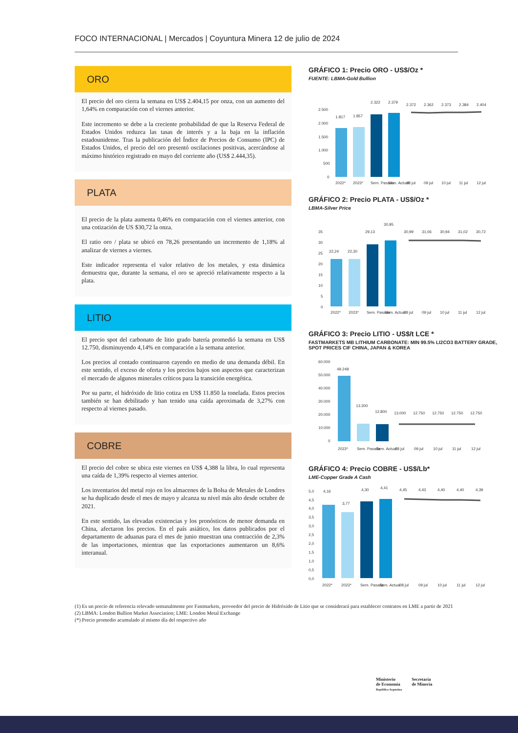FOCO INTERNACIONAL | Mercados | Coyuntura Minera 12 de julio de 2024
ORO
El precio del oro cierra la semana en US$ 2.404,15 por onza, con un aumento del 1,64% en comparación con el viernes anterior.
Este incremento se debe a la creciente probabilidad de que la Reserva Federal de Estados Unidos reduzca las tasas de interés y a la baja en la inflación estadounidense. Tras la publicación del Índice de Precios de Consumo (IPC) de Estados Unidos, el precio del oro presentó oscilaciones positivas, acercándose al máximo histórico registrado en mayo del corriente año (US$ 2.444,35).
PLATA
El precio de la plata aumenta 0,46% en comparación con el viernes anterior, con una cotización de US $30,72 la onza.
El ratio oro / plata se ubicó en 78,26 presentando un incremento de 1,18% al analizar de viernes a viernes.
Este indicador representa el valor relativo de los metales, y esta dinámica demuestra que, durante la semana, el oro se apreció relativamente respecto a la plata.
LITIO
El precio spot del carbonato de litio grado batería promedió la semana en US$ 12.750, disminuyendo 4,14% en comparación a la semana anterior.
Los precios al contado continuaron cayendo en medio de una demanda débil. En este sentido, el exceso de oferta y los precios bajos son aspectos que caracterizan el mercado de algunos minerales críticos para la transición energética.
Por su parte, el hidróxido de litio cotiza en US$ 11.850 la tonelada. Estos precios también se han debilitado y han tenido una caída aproximada de 3,27% con respecto al viernes pasado.
COBRE
El precio del cobre se ubica este viernes en US$ 4,388 la libra, lo cual representa una caída de 1,39% respecto al viernes anterior.
Los inventarios del metal rojo en los almacenes de la Bolsa de Metales de Londres se ha duplicado desde el mes de mayo y alcanza su nivel más alto desde octubre de 2021.
En este sentido, las elevadas existencias y los pronósticos de menor demanda en China, afectaron los precios. En el país asiático, los datos publicados por el departamento de aduanas para el mes de junio muestran una contracción de 2,3% de las importaciones, mientras que las exportaciones aumentaron un 8,6% interanual.
GRÁFICO 1: Precio ORO - US$/Oz *
FUENTE: LBMA-Gold Bullion
2.500
2.000
1.500
1.000
500
0
1.817
1.857
2.322
2.379
2.372
2.362
2.373
2.384
2.404
2022*
2023*
Sem. Pasada
Sem. Actual
08 jul
09 jul
10 jul
11 jul
12 jul
GRÁFICO 2: Precio PLATA - US$/Oz *
LBMA-Silver Price
35
30
25
20
15
10
5
0
22,24
22,30
29,13
30,95
30,99
31,06
30,94
31,02
30,72
2022*
2023*
Sem. Pasada
Sem. Actual
08 jul
09 jul
10 jul
11 jul
12 jul
GRÁFICO 3: Precio LITIO - US$/t LCE *
FASTMARKETS MB LITHIUM CARBONATE: MIN 99.5% LI2CO3 BATTERY GRADE, SPOT PRICES CIF CHINA, JAPAN & KOREA
60.000
50.000
40.000
30.000
20.000
10.000
0
49.248
13.300
12.800
13.000
12.750
12.750
12.750
12.750
2023*
Sem. Pasada
Sem. Actual
08 jul
09 jul
10 jul
11 jul
12 jul
GRÁFICO 4: Precio COBRE - US$/Lb*
LME-Copper Grade A Cash
5,0
4,5
4,0
3,5
3,0
2,5
2,0
1,5
1,0
0,5
0,0
4,16
3,77
4,30
4,41
4,45
4,43
4,40
4,40
4,39
2022*
2023*
Sem. Pasada
Sem. Actual
08 jul
09 jul
10 jul
11 jul
12 jul
(1) Es un precio de referencia relevado semanalmente por Fastmarkets, proveedor del precio de Hidróxido de Litio que se considerará para establecer contratos en LME a partir de 2021
(2) LBMA: London Bullion Market Association; LME: London Metal Exchange
(*) Precio promedio acumulado al mismo día del respectivo año
Ministerio
de Economía
República Argentina
Secretaría
de Minería